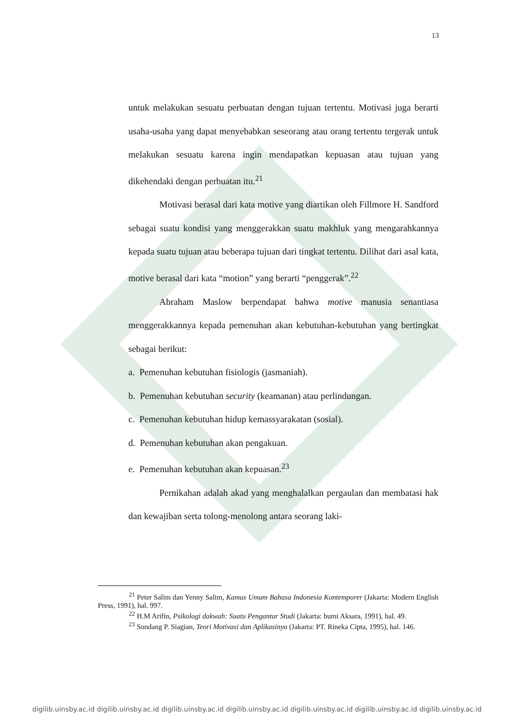13
untuk melakukan sesuatu perbuatan dengan tujuan tertentu. Motivasi juga berarti usaha-usaha yang dapat menyebabkan seseorang atau orang tertentu tergerak untuk melakukan sesuatu karena ingin mendapatkan kepuasan atau tujuan yang dikehendaki dengan perbuatan itu.<sup>21</sup>
Motivasi berasal dari kata motive yang diartikan oleh Fillmore H. Sandford sebagai suatu kondisi yang menggerakkan suatu makhluk yang mengarahkannya kepada suatu tujuan atau beberapa tujuan dari tingkat tertentu. Dilihat dari asal kata, motive berasal dari kata “motion” yang berarti “penggerak”.<sup>22</sup>
Abraham Maslow berpendapat bahwa motive manusia senantiasa menggerakkannya kepada pemenuhan akan kebutuhan-kebutuhan yang bertingkat sebagai berikut:
a. Pemenuhan kebutuhan fisiologis (jasmaniah).
b. Pemenuhan kebutuhan security (keamanan) atau perlindungan.
c. Pemenuhan kebutuhan hidup kemassyarakatan (sosial).
d. Pemenuhan kebutuhan akan pengakuan.
e. Pemenuhan kebutuhan akan kepuasan.<sup>23</sup>
Pernikahan adalah akad yang menghalalkan pergaulan dan membatasi hak dan kewajiban serta tolong-menolong antara seorang laki-
<sup>21</sup> Peter Salim dan Yenny Salim, Kamus Umum Bahasa Indonesia Kontemporer (Jakarta: Modern English Press, 1991), hal. 997.
<sup>22</sup> H.M Arifin, Psikologi dakwah: Suatu Pengantar Studi (Jakarta: bumi Aksara, 1991), hal. 49.
<sup>23</sup> Sondang P. Siagian, Teori Motivasi dan Aplikasinya (Jakarta: PT. Rineka Cipta, 1995), hal. 146.
digilib.uinsby.ac.id digilib.uinsby.ac.id digilib.uinsby.ac.id digilib.uinsby.ac.id digilib.uinsby.ac.id digilib.uinsby.ac.id digilib.uinsby.ac.id